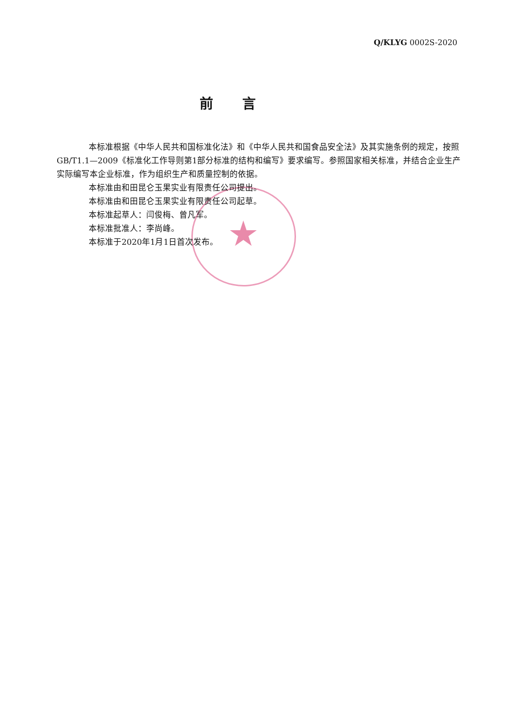★
Q/KLYG 0002S-2020
前言
本标准根据《中华人民共和国标准化法》和《中华人民共和国食品安全法》及其实施条例的规定，按照GB/T1.1—2009《标准化工作导则第1部分标准的结构和编写》要求编写。参照国家相关标准，并结合企业生产实际编写本企业标准，作为组织生产和质量控制的依据。
本标准由和田昆仑玉果实业有限责任公司提出。
本标准由和田昆仑玉果实业有限责任公司起草。
本标准起草人：闫俊梅、曾凡军。
本标准批准人：李尚峰。
本标准于2020年1月1日首次发布。